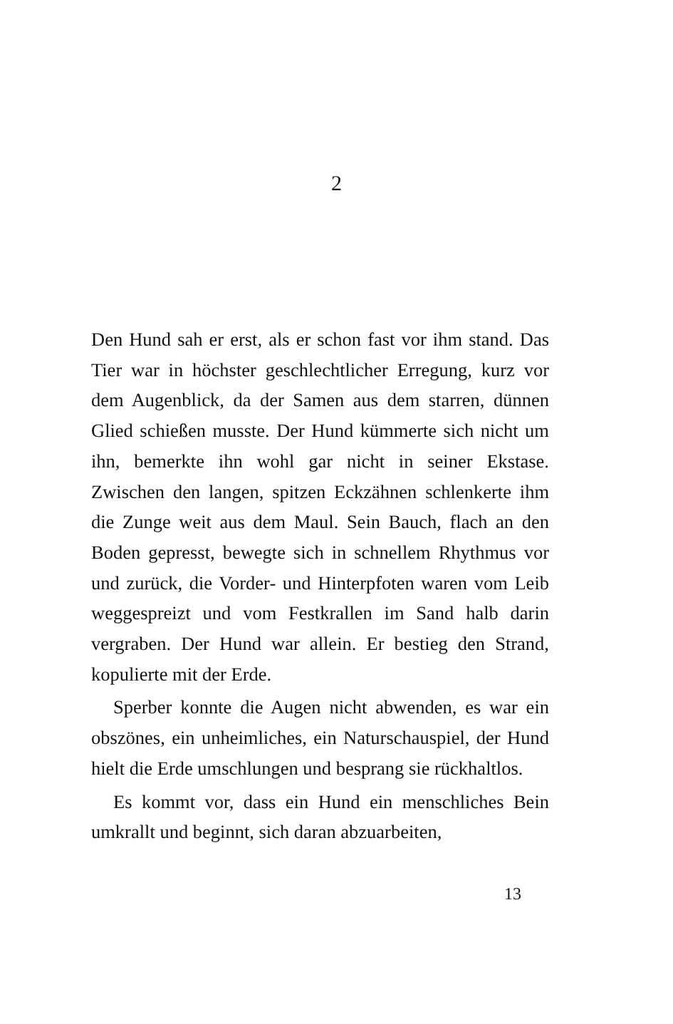2
Den Hund sah er erst, als er schon fast vor ihm stand. Das Tier war in höchster geschlechtlicher Erregung, kurz vor dem Augenblick, da der Samen aus dem starren, dünnen Glied schießen musste. Der Hund kümmerte sich nicht um ihn, bemerkte ihn wohl gar nicht in seiner Ekstase. Zwischen den langen, spitzen Eckzähnen schlenkerte ihm die Zunge weit aus dem Maul. Sein Bauch, flach an den Boden gepresst, bewegte sich in schnellem Rhythmus vor und zurück, die Vorder- und Hinterpfoten waren vom Leib weggespreizt und vom Festkrallen im Sand halb darin vergraben. Der Hund war allein. Er bestieg den Strand, kopulierte mit der Erde.
Sperber konnte die Augen nicht abwenden, es war ein obszönes, ein unheimliches, ein Naturschauspiel, der Hund hielt die Erde umschlungen und besprang sie rückhaltlos.
Es kommt vor, dass ein Hund ein menschliches Bein umkrallt und beginnt, sich daran abzuarbeiten,
13